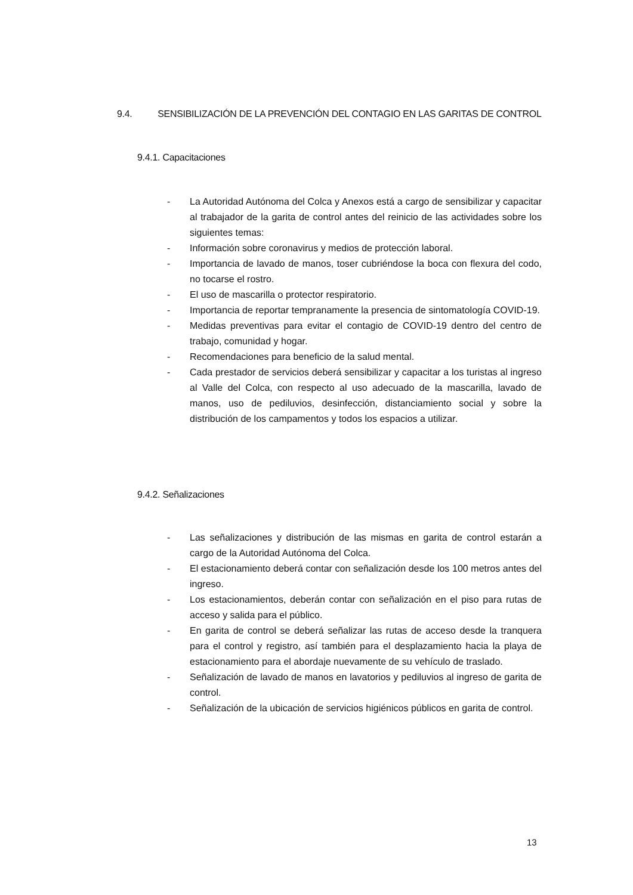9.4. SENSIBILIZACIÓN DE LA PREVENCIÓN DEL CONTAGIO EN LAS GARITAS DE CONTROL
9.4.1. Capacitaciones
- La Autoridad Autónoma del Colca y Anexos está a cargo de sensibilizar y capacitar al trabajador de la garita de control antes del reinicio de las actividades sobre los siguientes temas:
- Información sobre coronavirus y medios de protección laboral.
- Importancia de lavado de manos, toser cubriéndose la boca con flexura del codo, no tocarse el rostro.
- El uso de mascarilla o protector respiratorio.
- Importancia de reportar tempranamente la presencia de sintomatología COVID-19.
- Medidas preventivas para evitar el contagio de COVID-19 dentro del centro de trabajo, comunidad y hogar.
- Recomendaciones para beneficio de la salud mental.
- Cada prestador de servicios deberá sensibilizar y capacitar a los turistas al ingreso al Valle del Colca, con respecto al uso adecuado de la mascarilla, lavado de manos, uso de pediluvios, desinfección, distanciamiento social y sobre la distribución de los campamentos y todos los espacios a utilizar.
9.4.2. Señalizaciones
- Las señalizaciones y distribución de las mismas en garita de control estarán a cargo de la Autoridad Autónoma del Colca.
- El estacionamiento deberá contar con señalización desde los 100 metros antes del ingreso.
- Los estacionamientos, deberán contar con señalización en el piso para rutas de acceso y salida para el público.
- En garita de control se deberá señalizar las rutas de acceso desde la tranquera para el control y registro, así también para el desplazamiento hacia la playa de estacionamiento para el abordaje nuevamente de su vehículo de traslado.
- Señalización de lavado de manos en lavatorios y pediluvios al ingreso de garita de control.
- Señalización de la ubicación de servicios higiénicos públicos en garita de control.
13